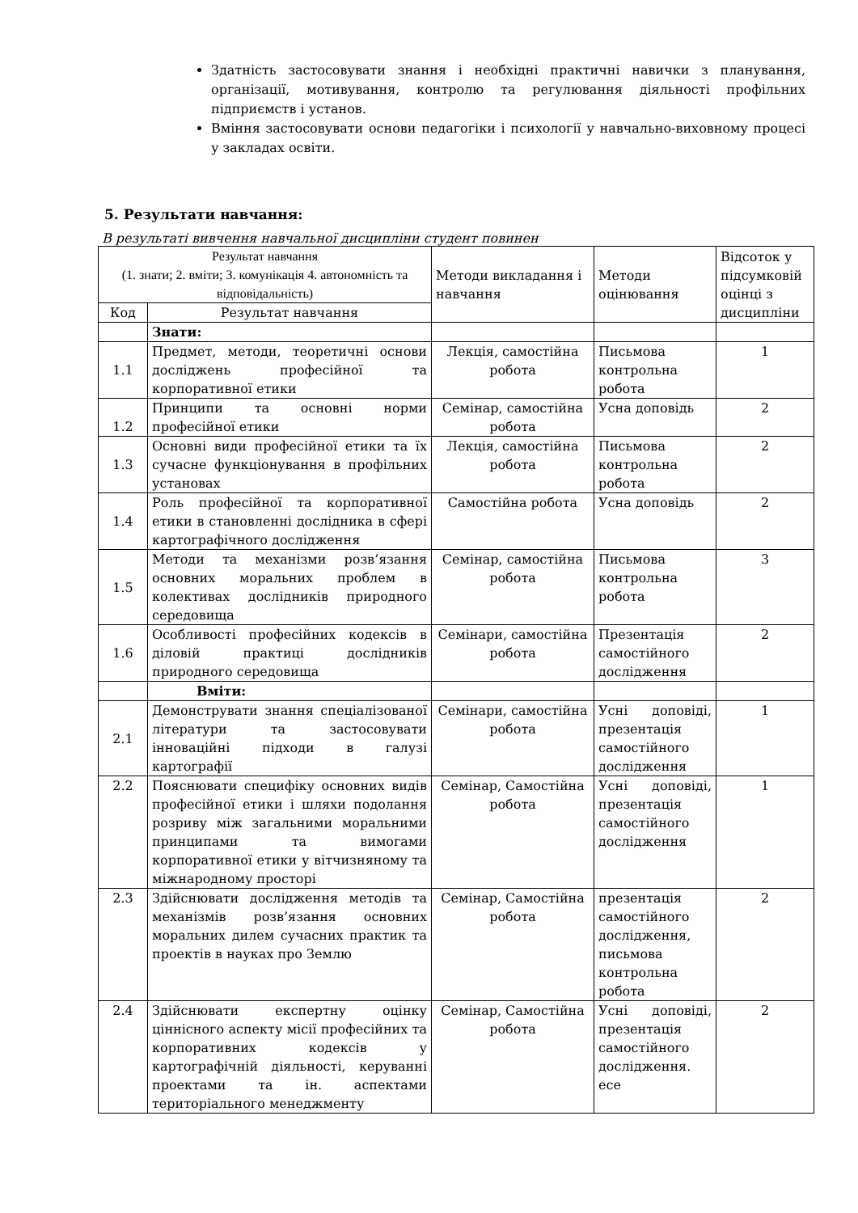Здатність застосовувати знання і необхідні практичні навички з планування, організації, мотивування, контролю та регулювання діяльності профільних підприємств і установ.
Вміння застосовувати основи педагогіки і психології у навчально-виховному процесі у закладах освіти.
5. Результати навчання:
В результаті вивчення навчальної дисципліни студент повинен
| Результат навчання (1. знати; 2. вміти; 3. комунікація 4. автономність та відповідальність) | | Методи викладання і навчання | Методи оцінювання | Відсоток у підсумковій оцінці з дисципліни |
| --- | --- | --- | --- | --- |
| Код | Результат навчання | | | |
| | Знати: | | | |
| 1.1 | Предмет, методи, теоретичні основи досліджень професійної та корпоративної етики | Лекція, самостійна робота | Письмова контрольна робота | 1 |
| 1.2 | Принципи та основні норми професійної етики | Семінар, самостійна робота | Усна доповідь | 2 |
| 1.3 | Основні види професійної етики та їх сучасне функціонування в профільних установах | Лекція, самостійна робота | Письмова контрольна робота | 2 |
| 1.4 | Роль професійної та корпоративної етики в становленні дослідника в сфері картографічного дослідження | Самостійна робота | Усна доповідь | 2 |
| 1.5 | Методи та механізми розв’язання основних моральних проблем в колективах дослідників природного середовища | Семінар, самостійна робота | Письмова контрольна робота | 3 |
| 1.6 | Особливості професійних кодексів в діловій практиці дослідників природного середовища | Семінари, самостійна робота | Презентація самостійного дослідження | 2 |
| | Вміти: | | | |
| 2.1 | Демонструвати знання спеціалізованої літератури та застосовувати інноваційні підходи в галузі картографії | Семінари, самостійна робота | Усні доповіді, презентація самостійного дослідження | 1 |
| 2.2 | Пояснювати специфіку основних видів професійної етики і шляхи подолання розриву між загальними моральними принципами та вимогами корпоративної етики у вітчизняному та міжнародному просторі | Семінар, Самостійна робота | Усні доповіді, презентація самостійного дослідження | 1 |
| 2.3 | Здійснювати дослідження методів та механізмів розв’язання основних моральних дилем сучасних практик та проектів в науках про Землю | Семінар, Самостійна робота | презентація самостійного дослідження, письмова контрольна робота | 2 |
| 2.4 | Здійснювати експертну оцінку ціннісного аспекту місії професійних та корпоративних кодексів у картографічній діяльності, керуванні проектами та ін. аспектами територіального менеджменту | Семінар, Самостійна робота | Усні доповіді, презентація самостійного дослідження. есе | 2 |